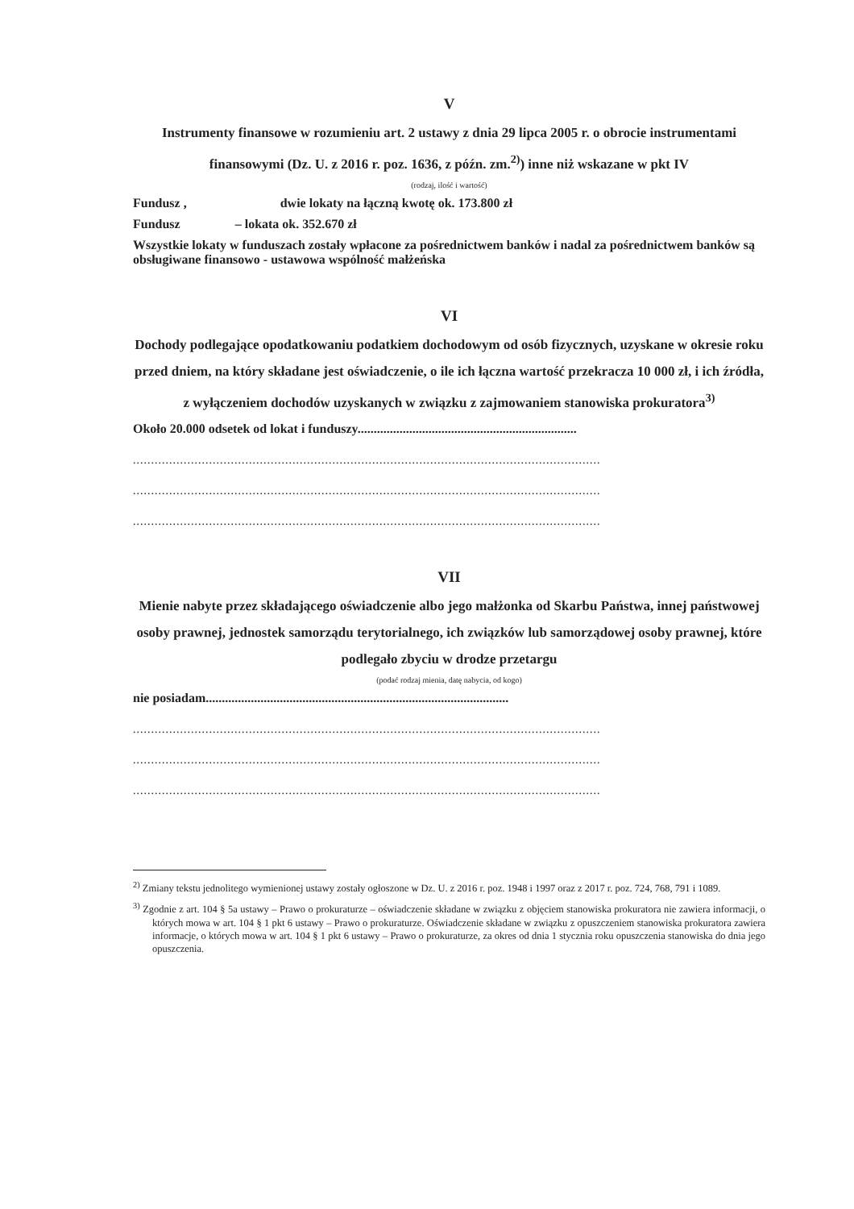V
Instrumenty finansowe w rozumieniu art. 2 ustawy z dnia 29 lipca 2005 r. o obrocie instrumentami finansowymi (Dz. U. z 2016 r. poz. 1636, z późn. zm.<sup>2)</sup>) inne niż wskazane w pkt IV
(rodzaj, ilość i wartość)
Fundusz , dwie lokaty na łączną kwotę ok. 173.800 zł
Fundusz – lokata ok. 352.670 zł
Wszystkie lokaty w funduszach zostały wpłacone za pośrednictwem banków i nadal za pośrednictwem banków są obsługiwane finansowo - ustawowa wspólność małżeńska
VI
Dochody podlegające opodatkowaniu podatkiem dochodowym od osób fizycznych, uzyskane w okresie roku przed dniem, na który składane jest oświadczenie, o ile ich łączna wartość przekracza 10 000 zł, i ich źródła, z wyłączeniem dochodów uzyskanych w związku z zajmowaniem stanowiska prokuratora<sup>3)</sup>
Około 20.000 odsetek od lokat i funduszy....................................................................
.................................................................................................................................
.................................................................................................................................
.................................................................................................................................
VII
Mienie nabyte przez składającego oświadczenie albo jego małżonka od Skarbu Państwa, innej państwowej osoby prawnej, jednostek samorządu terytorialnego, ich związków lub samorządowej osoby prawnej, które podlegało zbyciu w drodze przetargu
(podać rodzaj mienia, datę nabycia, od kogo)
nie posiadam..............................................................................................
.................................................................................................................................
.................................................................................................................................
.................................................................................................................................
<sup>2)</sup> Zmiany tekstu jednolitego wymienionej ustawy zostały ogłoszone w Dz. U. z 2016 r. poz. 1948 i 1997 oraz z 2017 r. poz. 724, 768, 791 i 1089.
<sup>3)</sup> Zgodnie z art. 104 § 5a ustawy – Prawo o prokuraturze – oświadczenie składane w związku z objęciem stanowiska prokuratora nie zawiera informacji, o których mowa w art. 104 § 1 pkt 6 ustawy – Prawo o prokuraturze. Oświadczenie składane w związku z opuszczeniem stanowiska prokuratora zawiera informacje, o których mowa w art. 104 § 1 pkt 6 ustawy – Prawo o prokuraturze, za okres od dnia 1 stycznia roku opuszczenia stanowiska do dnia jego opuszczenia.